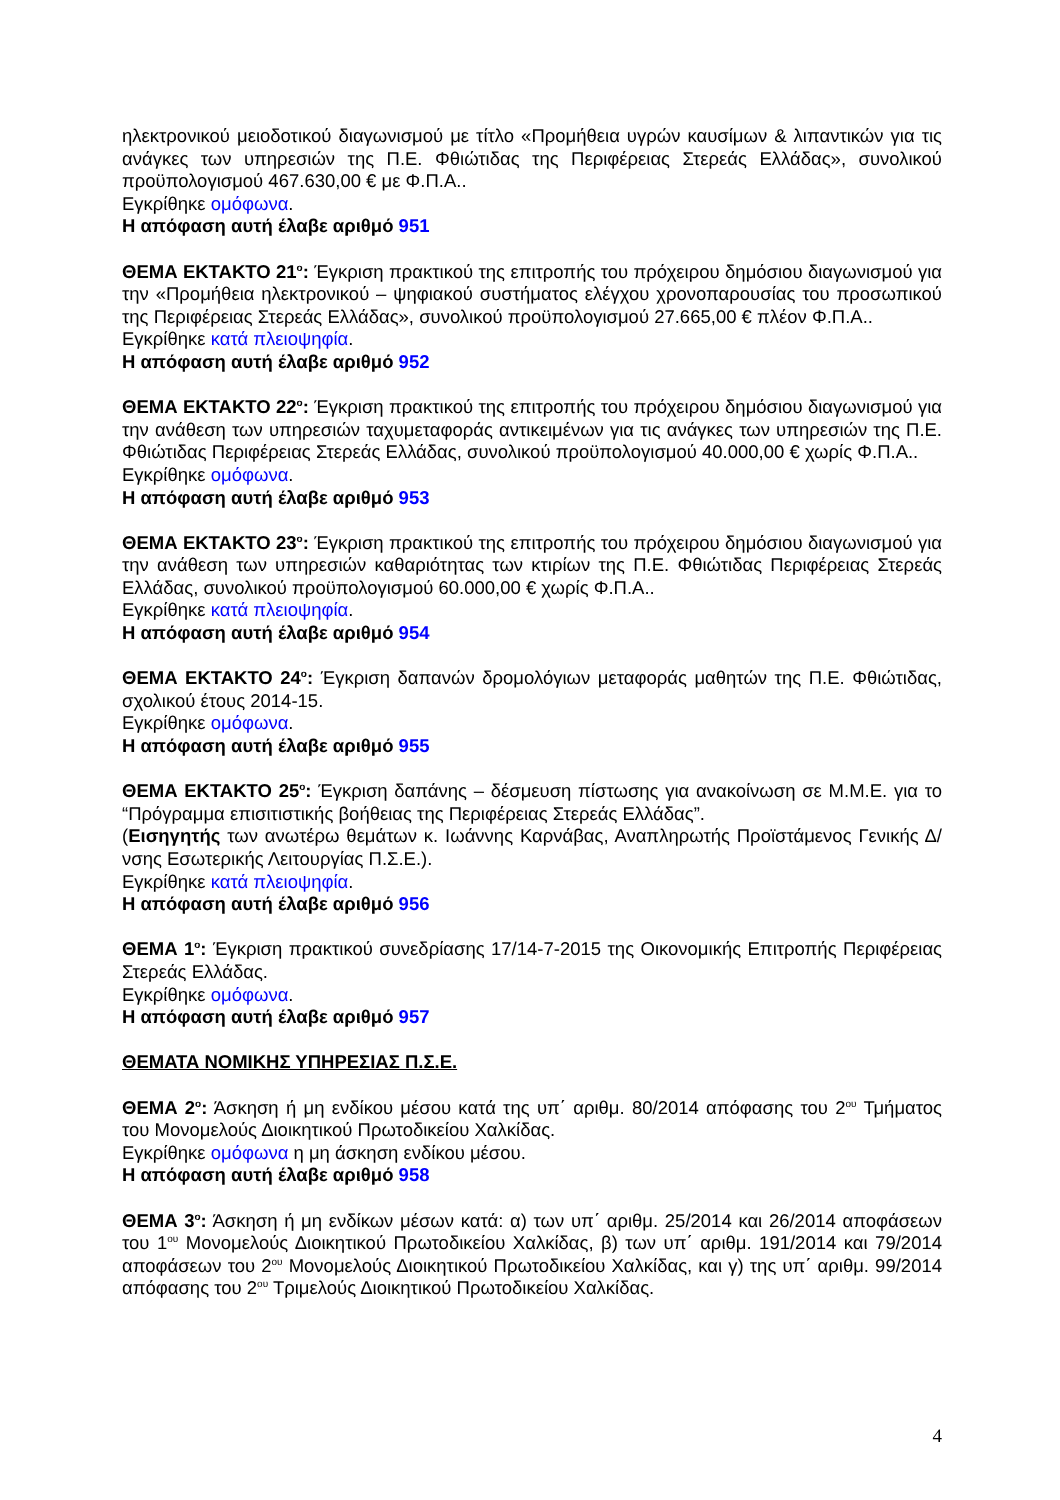ηλεκτρονικού μειοδοτικού διαγωνισμού με τίτλο «Προμήθεια υγρών καυσίμων & λιπαντικών για τις ανάγκες των υπηρεσιών της Π.Ε. Φθιώτιδας της Περιφέρειας Στερεάς Ελλάδας», συνολικού προϋπολογισμού 467.630,00 € με Φ.Π.Α..
Εγκρίθηκε ομόφωνα.
Η απόφαση αυτή έλαβε αριθμό 951
ΘΕΜΑ ΕΚΤΑΚΤΟ 21<sup>ο</sup>: Έγκριση πρακτικού της επιτροπής του πρόχειρου δημόσιου διαγωνισμού για την «Προμήθεια ηλεκτρονικού – ψηφιακού συστήματος ελέγχου χρονοπαρουσίας του προσωπικού της Περιφέρειας Στερεάς Ελλάδας», συνολικού προϋπολογισμού 27.665,00 € πλέον Φ.Π.Α..
Εγκρίθηκε κατά πλειοψηφία.
Η απόφαση αυτή έλαβε αριθμό 952
ΘΕΜΑ ΕΚΤΑΚΤΟ 22<sup>ο</sup>: Έγκριση πρακτικού της επιτροπής του πρόχειρου δημόσιου διαγωνισμού για την ανάθεση των υπηρεσιών ταχυμεταφοράς αντικειμένων για τις ανάγκες των υπηρεσιών της Π.Ε. Φθιώτιδας Περιφέρειας Στερεάς Ελλάδας, συνολικού προϋπολογισμού 40.000,00 € χωρίς Φ.Π.Α..
Εγκρίθηκε ομόφωνα.
Η απόφαση αυτή έλαβε αριθμό 953
ΘΕΜΑ ΕΚΤΑΚΤΟ 23<sup>ο</sup>: Έγκριση πρακτικού της επιτροπής του πρόχειρου δημόσιου διαγωνισμού για την ανάθεση των υπηρεσιών καθαριότητας των κτιρίων της Π.Ε. Φθιώτιδας Περιφέρειας Στερεάς Ελλάδας, συνολικού προϋπολογισμού 60.000,00 € χωρίς Φ.Π.Α..
Εγκρίθηκε κατά πλειοψηφία.
Η απόφαση αυτή έλαβε αριθμό 954
ΘΕΜΑ ΕΚΤΑΚΤΟ 24<sup>ο</sup>: Έγκριση δαπανών δρομολόγιων μεταφοράς μαθητών της Π.Ε. Φθιώτιδας, σχολικού έτους 2014-15.
Εγκρίθηκε ομόφωνα.
Η απόφαση αυτή έλαβε αριθμό 955
ΘΕΜΑ ΕΚΤΑΚΤΟ 25<sup>ο</sup>: Έγκριση δαπάνης – δέσμευση πίστωσης για ανακοίνωση σε Μ.Μ.Ε. για το “Πρόγραμμα επισιτιστικής βοήθειας της Περιφέρειας Στερεάς Ελλάδας”.
(Εισηγητής των ανωτέρω θεμάτων κ. Ιωάννης Καρνάβας, Αναπληρωτής Προϊστάμενος Γενικής Δ/νσης Εσωτερικής Λειτουργίας Π.Σ.Ε.).
Εγκρίθηκε κατά πλειοψηφία.
Η απόφαση αυτή έλαβε αριθμό 956
ΘΕΜΑ 1<sup>ο</sup>: Έγκριση πρακτικού συνεδρίασης 17/14-7-2015 της Οικονομικής Επιτροπής Περιφέρειας Στερεάς Ελλάδας.
Εγκρίθηκε ομόφωνα.
Η απόφαση αυτή έλαβε αριθμό 957
ΘΕΜΑΤΑ ΝΟΜΙΚΗΣ ΥΠΗΡΕΣΙΑΣ Π.Σ.Ε.
ΘΕΜΑ 2<sup>ο</sup>: Άσκηση ή μη ενδίκου μέσου κατά της υπ΄ αριθμ. 80/2014 απόφασης του 2<sup>ου</sup> Τμήματος του Μονομελούς Διοικητικού Πρωτοδικείου Χαλκίδας.
Εγκρίθηκε ομόφωνα η μη άσκηση ενδίκου μέσου.
Η απόφαση αυτή έλαβε αριθμό 958
ΘΕΜΑ 3<sup>ο</sup>: Άσκηση ή μη ενδίκων μέσων κατά: α) των υπ΄ αριθμ. 25/2014 και 26/2014 αποφάσεων του 1<sup>ου</sup> Μονομελούς Διοικητικού Πρωτοδικείου Χαλκίδας, β) των υπ΄ αριθμ. 191/2014 και 79/2014 αποφάσεων του 2<sup>ου</sup> Μονομελούς Διοικητικού Πρωτοδικείου Χαλκίδας, και γ) της υπ΄ αριθμ. 99/2014 απόφασης του 2<sup>ου</sup> Τριμελούς Διοικητικού Πρωτοδικείου Χαλκίδας.
4